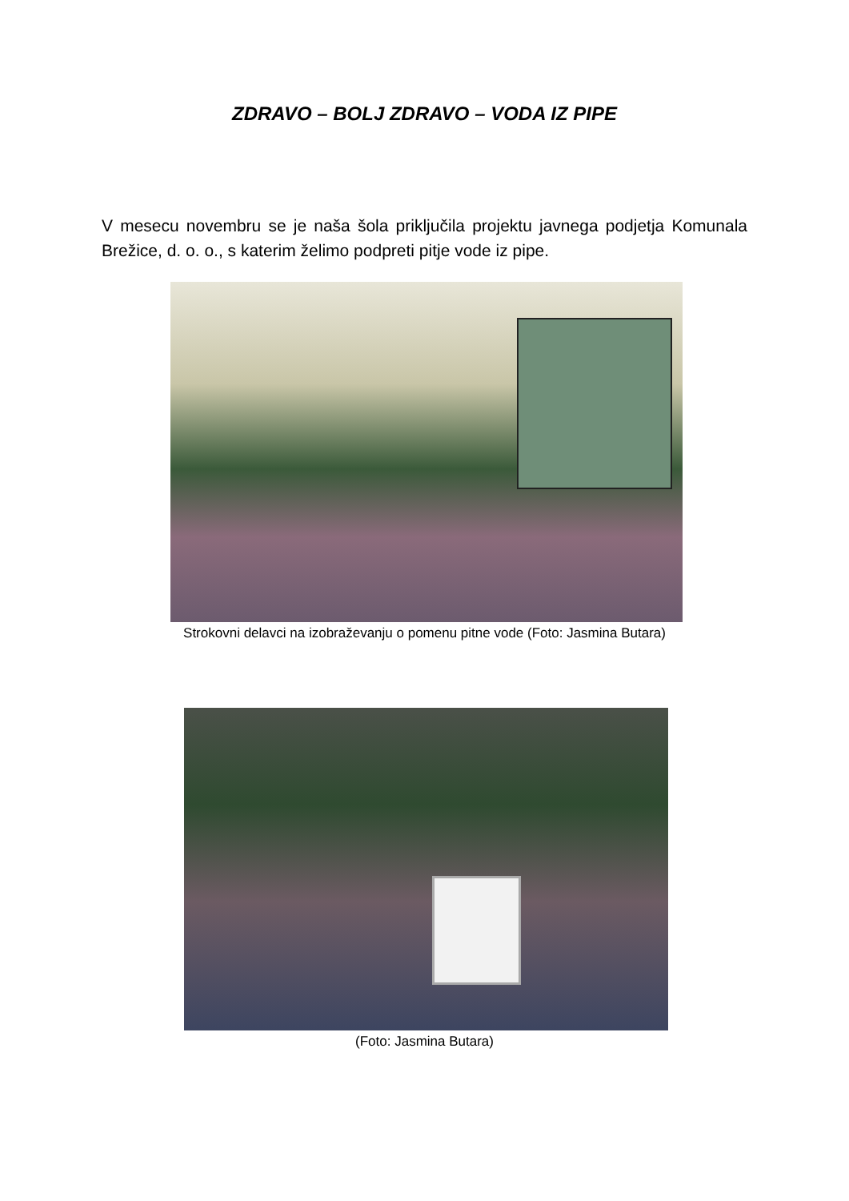ZDRAVO – BOLJ ZDRAVO – VODA IZ PIPE
V mesecu novembru se je naša šola priključila projektu javnega podjetja Komunala Brežice, d. o. o., s katerim želimo podpreti pitje vode iz pipe.
Strokovni delavci na izobraževanju o pomenu pitne vode (Foto: Jasmina Butara)
(Foto: Jasmina Butara)